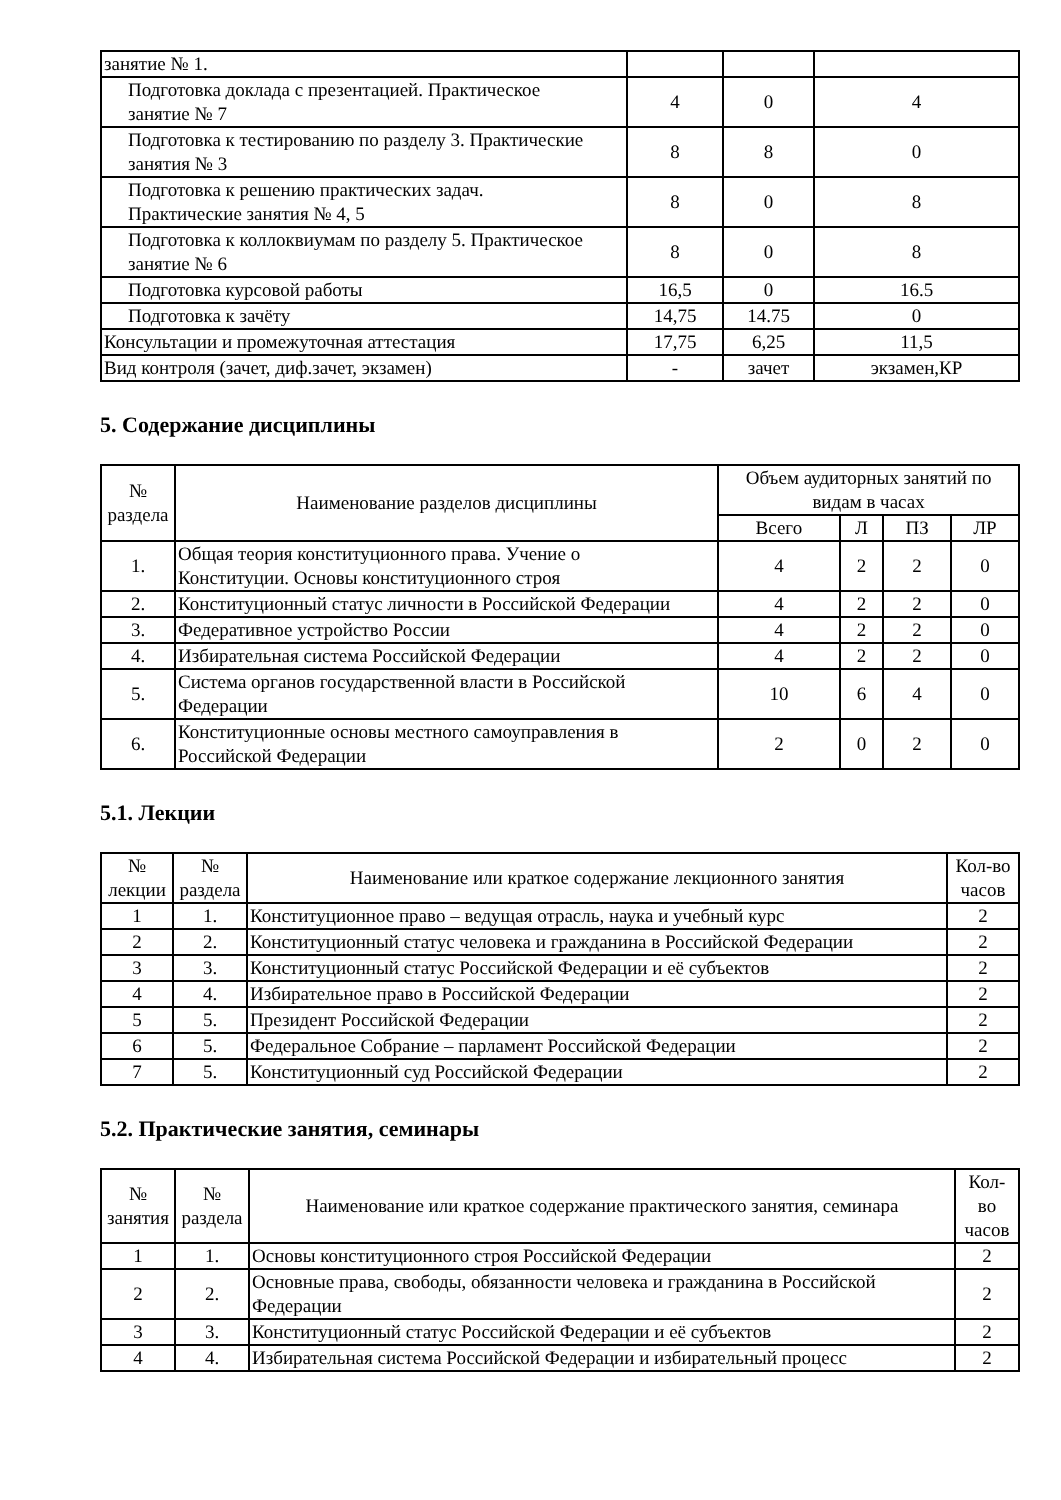| занятие № 1. | | | |
| Подготовка доклада с презентацией. Практическое занятие № 7 | 4 | 0 | 4 |
| Подготовка к тестированию по разделу 3. Практические занятия № 3 | 8 | 8 | 0 |
| Подготовка к решению практических задач. Практические занятия № 4, 5 | 8 | 0 | 8 |
| Подготовка к коллоквиумам по разделу 5. Практическое занятие № 6 | 8 | 0 | 8 |
| Подготовка курсовой работы | 16,5 | 0 | 16.5 |
| Подготовка к зачёту | 14,75 | 14.75 | 0 |
| Консультации и промежуточная аттестация | 17,75 | 6,25 | 11,5 |
| Вид контроля (зачет, диф.зачет, экзамен) | - | зачет | экзамен,КР |
5. Содержание дисциплины
| № раздела | Наименование разделов дисциплины | Объем аудиторных занятий по видам в часах | | | |
| --- | --- | --- | --- | --- | --- |
| | | Всего | Л | ПЗ | ЛР |
| 1. | Общая теория конституционного права. Учение о Конституции. Основы конституционного строя | 4 | 2 | 2 | 0 |
| 2. | Конституционный статус личности в Российской Федерации | 4 | 2 | 2 | 0 |
| 3. | Федеративное устройство России | 4 | 2 | 2 | 0 |
| 4. | Избирательная система Российской Федерации | 4 | 2 | 2 | 0 |
| 5. | Система органов государственной власти в Российской Федерации | 10 | 6 | 4 | 0 |
| 6. | Конституционные основы местного самоуправления в Российской Федерации | 2 | 0 | 2 | 0 |
5.1. Лекции
| № лекции | № раздела | Наименование или краткое содержание лекционного занятия | Кол-во часов |
| --- | --- | --- | --- |
| 1 | 1. | Конституционное право – ведущая отрасль, наука и учебный курс | 2 |
| 2 | 2. | Конституционный статус человека и гражданина в Российской Федерации | 2 |
| 3 | 3. | Конституционный статус Российской Федерации и её субъектов | 2 |
| 4 | 4. | Избирательное право в Российской Федерации | 2 |
| 5 | 5. | Президент Российской Федерации | 2 |
| 6 | 5. | Федеральное Собрание – парламент Российской Федерации | 2 |
| 7 | 5. | Конституционный суд Российской Федерации | 2 |
5.2. Практические занятия, семинары
| № занятия | № раздела | Наименование или краткое содержание практического занятия, семинара | Кол- во часов |
| --- | --- | --- | --- |
| 1 | 1. | Основы конституционного строя Российской Федерации | 2 |
| 2 | 2. | Основные права, свободы, обязанности человека и гражданина в Российской Федерации | 2 |
| 3 | 3. | Конституционный статус Российской Федерации и её субъектов | 2 |
| 4 | 4. | Избирательная система Российской Федерации и избирательный процесс | 2 |